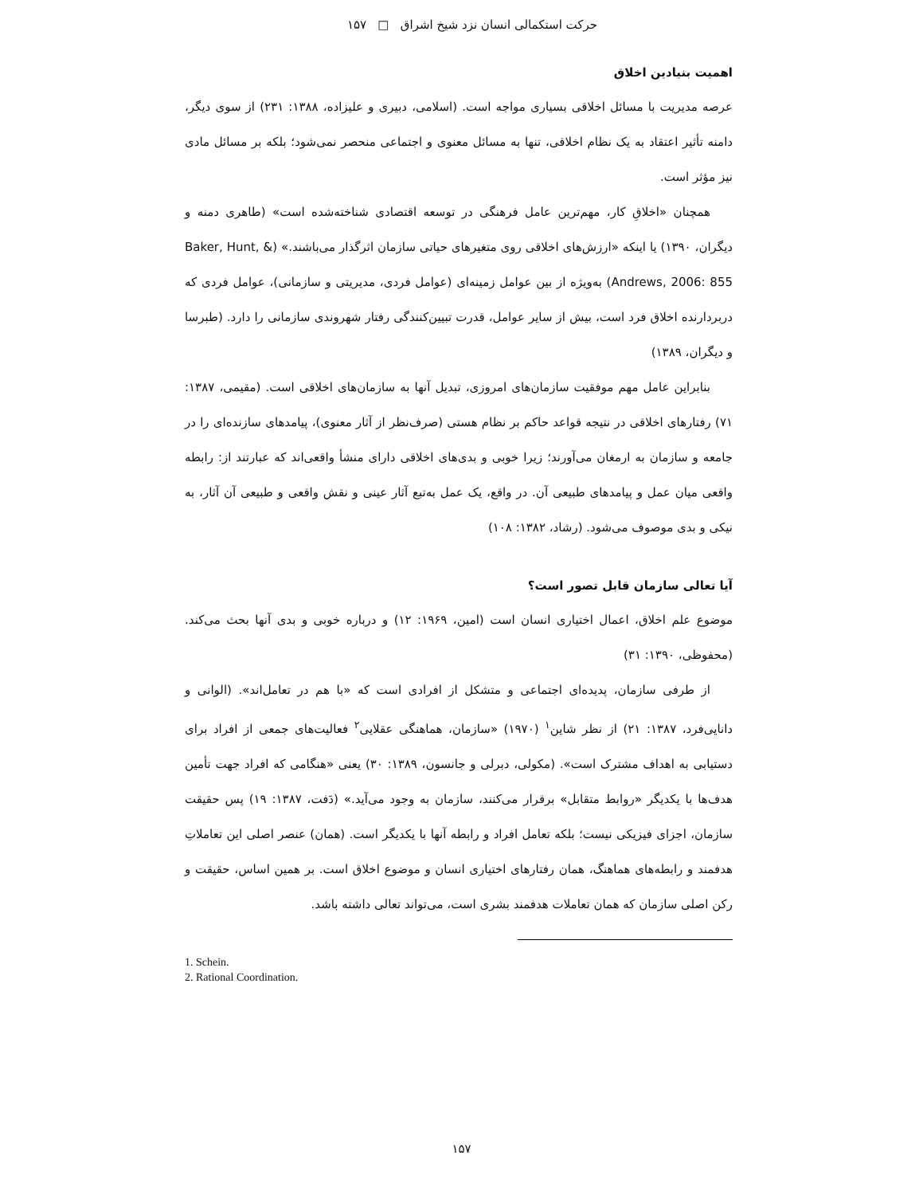حرکت استکمالی انسان نزد شیخ اشراق □ ۱۵۷
اهمیت بنیادین اخلاق
عرصه مدیریت با مسائل اخلاقی بسیاری مواجه است. (اسلامی، دبیری و علیزاده، ۱۳۸۸: ۲۳۱) از سوی دیگر، دامنه تأثیر اعتقاد به یک نظام اخلاقی، تنها به مسائل معنوی و اجتماعی منحصر نمی‌شود؛ بلکه بر مسائل مادی نیز مؤثر است.
همچنان «اخلاقِ کار، مهم‌ترین عامل فرهنگی در توسعه اقتصادی شناخته‌شده است» (طاهری دمنه و دیگران، ۱۳۹۰) یا اینکه «ارزش‌های اخلاقی روی متغیرهای حیاتی سازمان اثرگذار می‌باشند.» (Baker, Hunt, & Andrews, 2006: 855) به‌ویژه از بین عوامل زمینه‌ای (عوامل فردی، مدیریتی و سازمانی)، عوامل فردی که دربردارنده اخلاق فرد است، بیش از سایر عوامل، قدرت تبیین‌کنندگی رفتار شهروندی سازمانی را دارد. (طبرسا و دیگران، ۱۳۸۹)
بنابراین عامل مهم موفقیت سازمان‌های امروزی، تبدیل آنها به سازمان‌های اخلاقی است. (مقیمی، ۱۳۸۷: ۷۱) رفتارهای اخلاقی در نتیجه قواعد حاکم بر نظام هستی (صرف‌نظر از آثار معنوی)، پیامدهای سازنده‌ای را در جامعه و سازمان به ارمغان می‌آورند؛ زیرا خوبی و بدی‌های اخلاقی دارای منشأ واقعی‌اند که عبارتند از: رابطه واقعی میان عمل و پیامدهای طبیعی آن. در واقع، یک عمل به‌تبع آثار عینی و نقش واقعی و طبیعی آن آثار، به نیکی و بدی موصوف می‌شود. (رشاد، ۱۳۸۲: ۱۰۸)
آیا تعالی سازمان قابل تصور است؟
موضوع علم اخلاق، اعمال اختیاری انسان است (امین، ۱۹۶۹: ۱۲) و درباره خوبی و بدی آنها بحث می‌کند. (محفوظی، ۱۳۹۰: ۳۱)
از طرفی سازمان، پدیده‌ای اجتماعی و متشکل از افرادی است که «با هم در تعامل‌اند». (الوانی و دانایی‌فرد، ۱۳۸۷: ۲۱) از نظر شاین<sup>۱</sup> (۱۹۷۰) «سازمان، هماهنگی عقلایی<sup>۲</sup> فعالیت‌های جمعی از افراد برای دستیابی به اهداف مشترک است». (مکولی، دبرلی و جانسون، ۱۳۸۹: ۳۰) یعنی «هنگامی که افراد جهت تأمین هدف‌ها با یکدیگر «روابط متقابل» برقرار می‌کنند، سازمان به وجود می‌آید.» (دَفت، ۱۳۸۷: ۱۹) پس حقیقت سازمان، اجزای فیزیکی نیست؛ بلکه تعامل افراد و رابطه آنها با یکدیگر است. (همان) عنصر اصلی این تعاملاتِ هدفمند و رابطه‌های هماهنگ، همان رفتارهای اختیاری انسان و موضوع اخلاق است. بر همین اساس، حقیقت و رکن اصلی سازمان که همان تعاملات هدفمند بشری است، می‌تواند تعالی داشته باشد.
1. Schein.
2. Rational Coordination.
۱۵۷